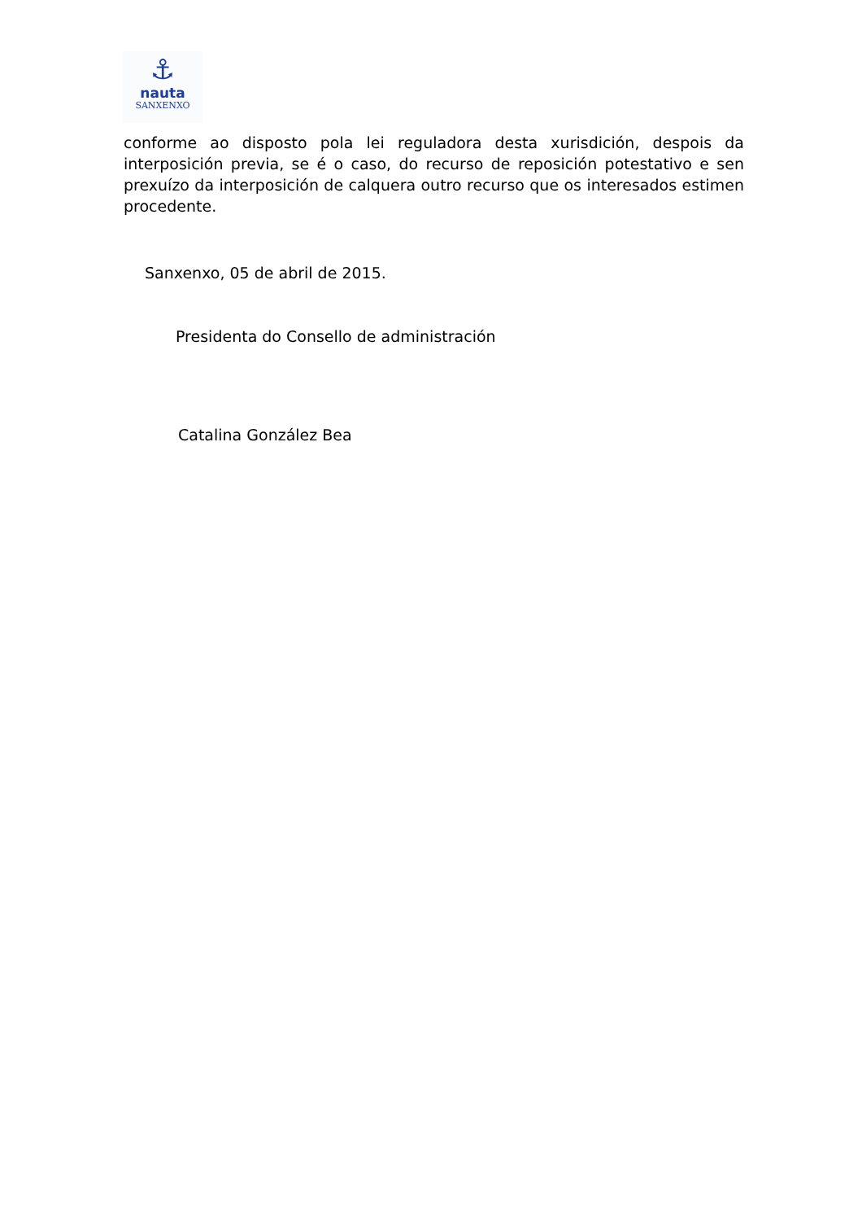⚓
nauta
SANXENXO
conforme ao disposto pola lei reguladora desta xurisdición, despois da interposición previa, se é o caso, do recurso de reposición potestativo e sen prexuízo da interposición de calquera outro recurso que os interesados estimen procedente.
Sanxenxo, 05 de abril de 2015.
Presidenta do Consello de administración
Catalina González Bea